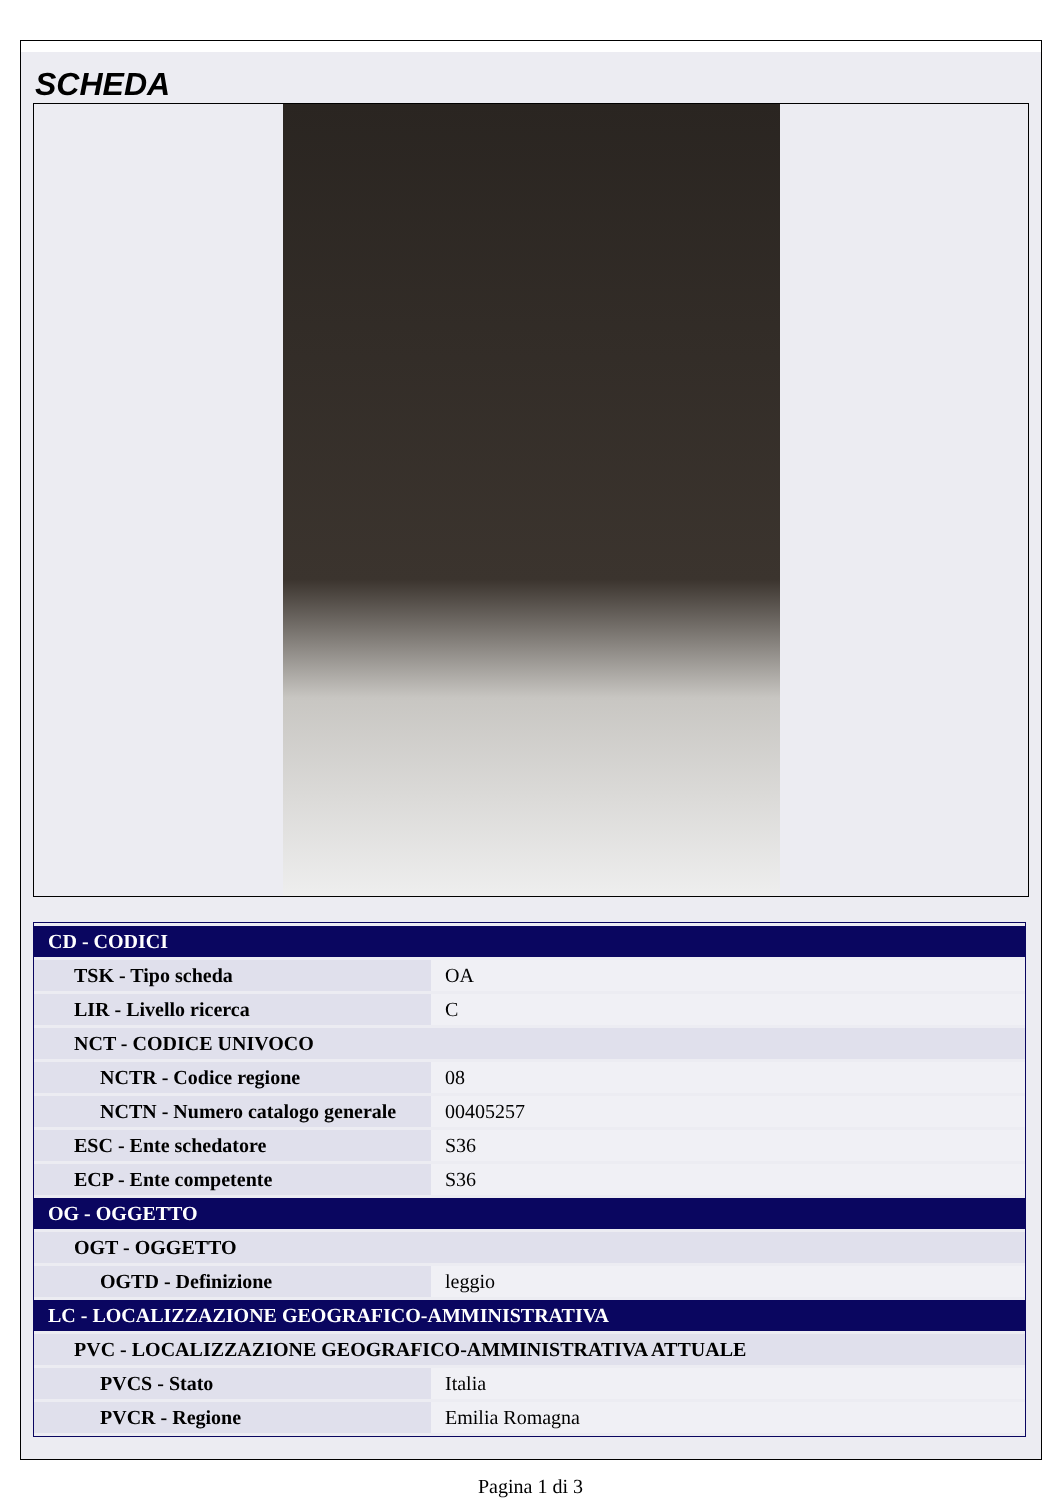SCHEDA
| CD - CODICI | |
| TSK - Tipo scheda | OA |
| LIR - Livello ricerca | C |
| NCT - CODICE UNIVOCO | |
| NCTR - Codice regione | 08 |
| NCTN - Numero catalogo generale | 00405257 |
| ESC - Ente schedatore | S36 |
| ECP - Ente competente | S36 |
| OG - OGGETTO | |
| OGT - OGGETTO | |
| OGTD - Definizione | leggio |
| LC - LOCALIZZAZIONE GEOGRAFICO-AMMINISTRATIVA | |
| PVC - LOCALIZZAZIONE GEOGRAFICO-AMMINISTRATIVA ATTUALE | |
| PVCS - Stato | Italia |
| PVCR - Regione | Emilia Romagna |
Pagina 1 di 3